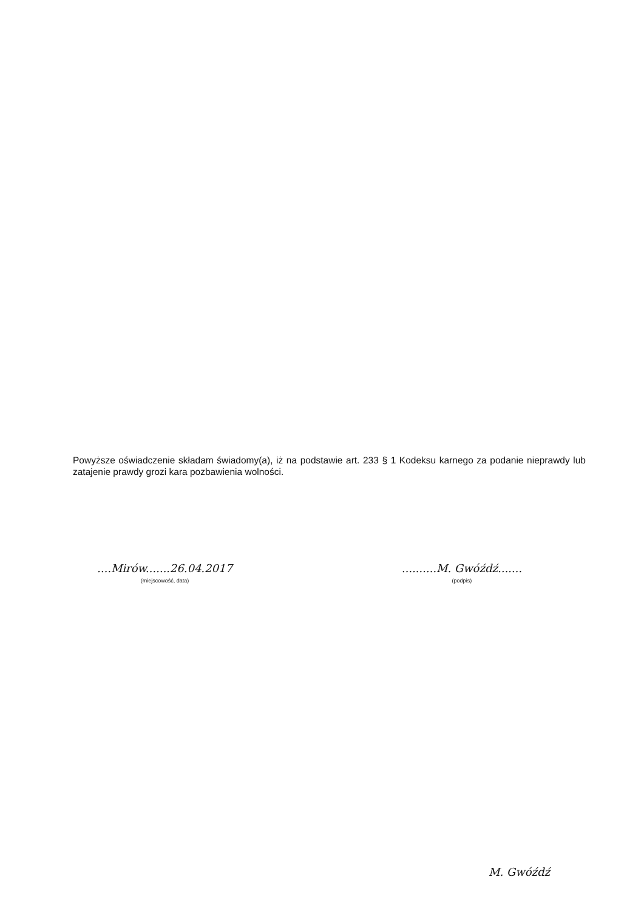Powyższe oświadczenie składam świadomy(a), iż na podstawie art. 233 § 1 Kodeksu karnego za podanie nieprawdy lub zatajenie prawdy grozi kara pozbawienia wolności.
....Mirów.......26.04.2017
(miejscowość, data)
..........M. Gwóźdź.......
(podpis)
M. Gwóźdź